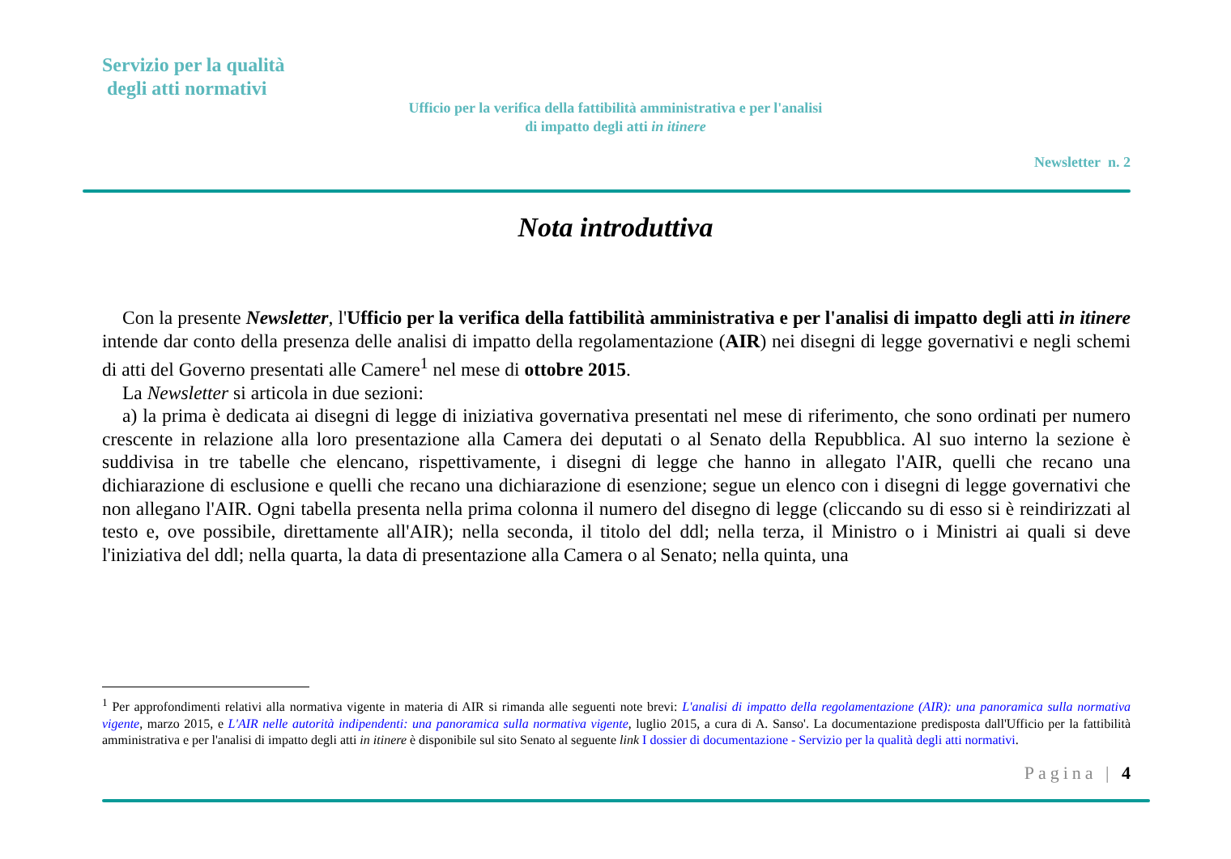Servizio per la qualità
degli atti normativi
Ufficio per la verifica della fattibilità amministrativa e per l'analisi di impatto degli atti in itinere
Newsletter n. 2
Nota introduttiva
Con la presente Newsletter, l'Ufficio per la verifica della fattibilità amministrativa e per l'analisi di impatto degli atti in itinere intende dar conto della presenza delle analisi di impatto della regolamentazione (AIR) nei disegni di legge governativi e negli schemi di atti del Governo presentati alle Camere<sup>1</sup> nel mese di ottobre 2015.
La Newsletter si articola in due sezioni:
a) la prima è dedicata ai disegni di legge di iniziativa governativa presentati nel mese di riferimento, che sono ordinati per numero crescente in relazione alla loro presentazione alla Camera dei deputati o al Senato della Repubblica. Al suo interno la sezione è suddivisa in tre tabelle che elencano, rispettivamente, i disegni di legge che hanno in allegato l'AIR, quelli che recano una dichiarazione di esclusione e quelli che recano una dichiarazione di esenzione; segue un elenco con i disegni di legge governativi che non allegano l'AIR. Ogni tabella presenta nella prima colonna il numero del disegno di legge (cliccando su di esso si è reindirizzati al testo e, ove possibile, direttamente all'AIR); nella seconda, il titolo del ddl; nella terza, il Ministro o i Ministri ai quali si deve l'iniziativa del ddl; nella quarta, la data di presentazione alla Camera o al Senato; nella quinta, una
<sup>1</sup> Per approfondimenti relativi alla normativa vigente in materia di AIR si rimanda alle seguenti note brevi: L'analisi di impatto della regolamentazione (AIR): una panoramica sulla normativa vigente, marzo 2015, e L'AIR nelle autorità indipendenti: una panoramica sulla normativa vigente, luglio 2015, a cura di A. Sanso'. La documentazione predisposta dall'Ufficio per la fattibilità amministrativa e per l'analisi di impatto degli atti in itinere è disponibile sul sito Senato al seguente link I dossier di documentazione - Servizio per la qualità degli atti normativi.
Pagina | 4